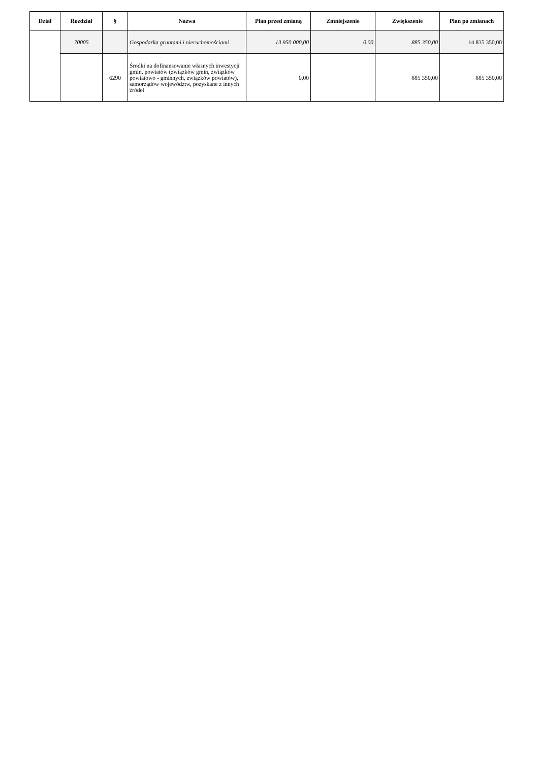| Dział | Rozdział | § | Nazwa | Plan przed zmianą | Zmniejszenie | Zwiększenie | Plan po zmianach |
| --- | --- | --- | --- | --- | --- | --- | --- |
| | 70005 | | Gospodarka gruntami i nieruchomościami | 13 950 000,00 | 0,00 | 885 350,00 | 14 835 350,00 |
| | | 6290 | Środki na dofinansowanie własnych inwestycji gmin, powiatów (związków gmin, związków powiatowo - gminnych, związków powiatów), samorządów województw, pozyskane z innych źródeł | 0,00 | | 885 350,00 | 885 350,00 |